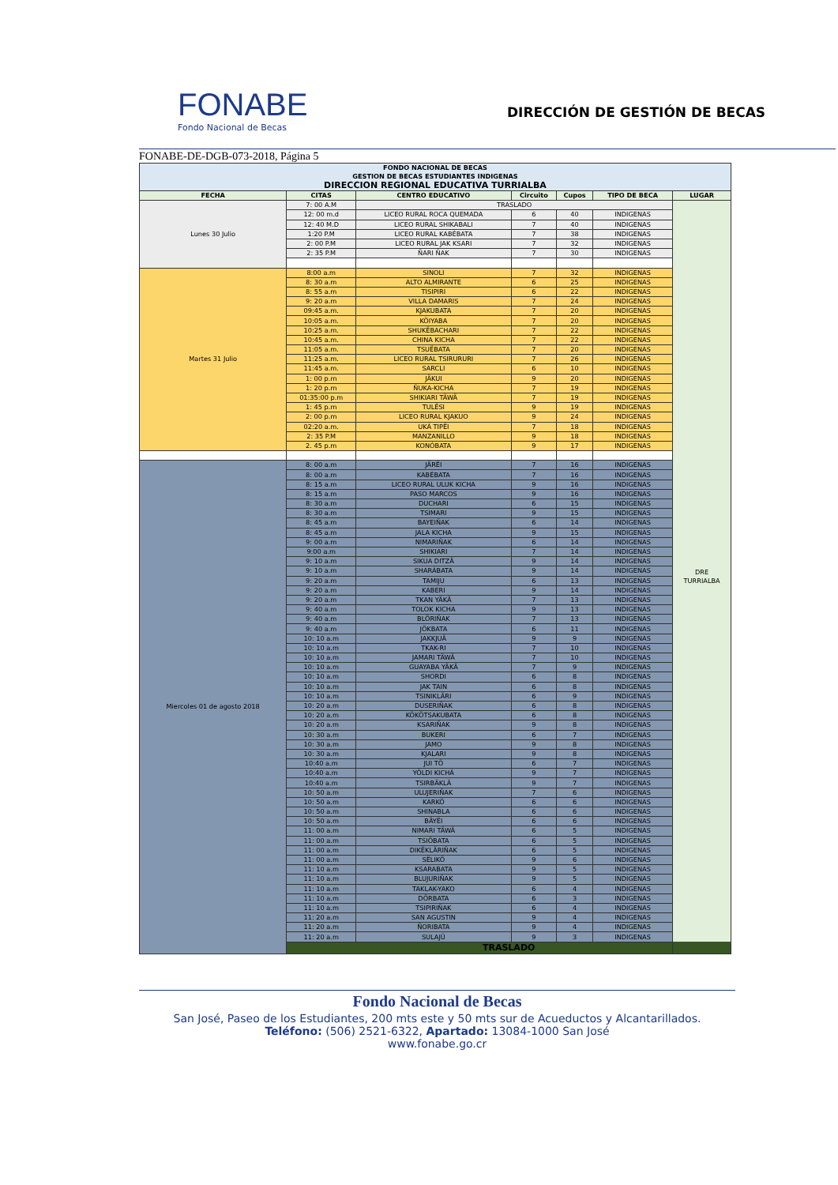FONABE
Fondo Nacional de Becas
DIRECCIÓN DE GESTIÓN DE BECAS
FONABE-DE-DGB-073-2018, Página 5
| FONDO NACIONAL DE BECAS GESTION DE BECAS ESTUDIANTES INDIGENAS DIRECCION REGIONAL EDUCATIVA TURRIALBA | | | | | | |
| FECHA | CITAS | CENTRO EDUCATIVO | Circuito | Cupos | TIPO DE BECA | LUGAR |
| Lunes 30 Julio | 7: 00 A.M | TRASLADO | | | | DRE TURRIALBA |
| | 12: 00 m.d | LICEO RURAL ROCA QUEMADA | 6 | 40 | INDIGENAS | |
| | 12: 40 M.D | LICEO RURAL SHIKABALI | 7 | 40 | INDIGENAS | |
| | 1:20 P.M | LICEO RURAL KABÉBATA | 7 | 38 | INDIGENAS | |
| | 2: 00 P.M | LICEO RURAL JAK KSARI | 7 | 32 | INDIGENAS | |
| | 2: 35 P.M | ÑARI ÑAK | 7 | 30 | INDIGENAS | |
| Martes 31 Julio | 8:00 a.m | SINOLI | 7 | 32 | INDIGENAS | |
| | 8: 30 a.m | ALTO ALMIRANTE | 6 | 25 | INDIGENAS | |
| | 8: 55 a.m | TISIPIRI | 6 | 22 | INDIGENAS | |
| | 9: 20 a.m | VILLA DAMARIS | 7 | 24 | INDIGENAS | |
| | 09:45 a.m. | KJAKUBATA | 7 | 20 | INDIGENAS | |
| | 10:05 a.m. | KÖIYABA | 7 | 20 | INDIGENAS | |
| | 10:25 a.m. | SHUKËBACHARI | 7 | 22 | INDIGENAS | |
| | 10:45 a.m. | CHINA KICHA | 7 | 22 | INDIGENAS | |
| | 11:05 a.m. | TSUËBATA | 7 | 20 | INDIGENAS | |
| | 11:25 a.m. | LICEO RURAL TSIRURURI | 7 | 26 | INDIGENAS | |
| | 11:45 a.m. | SARCLI | 6 | 10 | INDIGENAS | |
| | 1: 00 p.m | JÄKUI | 9 | 20 | INDIGENAS | |
| | 1: 20 p.m | ÑUKA-KICHA | 7 | 19 | INDIGENAS | |
| | 01:35:00 p.m | SHIKIARI TÄWÄ | 7 | 19 | INDIGENAS | |
| | 1: 45 p.m | TULËSI | 9 | 19 | INDIGENAS | |
| | 2: 00 p.m | LICEO RURAL KJAKUO | 9 | 24 | INDIGENAS | |
| | 02:20 a.m. | UKÁ TIPËI | 7 | 18 | INDIGENAS | |
| | 2: 35 P.M | MANZANILLO | 9 | 18 | INDIGENAS | |
| | 2. 45 p.m | KONÓBATA | 9 | 17 | INDIGENAS | |
| Miercoles 01 de agosto 2018 | 8: 00 a.m | JÄRËI | 7 | 16 | INDIGENAS | |
| | 8: 00 a.m | KABÉBATA | 7 | 16 | INDIGENAS | |
| | 8: 15 a.m | LICEO RURAL ULUK KICHA | 9 | 16 | INDIGENAS | |
| | 8: 15 a.m | PASO MARCOS | 9 | 16 | INDIGENAS | |
| | 8: 30 a.m | DUCHARI | 6 | 15 | INDIGENAS | |
| | 8: 30 a.m | TSIMARI | 9 | 15 | INDIGENAS | |
| | 8: 45 a.m | BAYEIÑAK | 6 | 14 | INDIGENAS | |
| | 8: 45 a.m | JALA KICHA | 9 | 15 | INDIGENAS | |
| | 9: 00 a.m | NIMARIÑAK | 6 | 14 | INDIGENAS | |
| | 9:00 a.m | SHIKIARI | 7 | 14 | INDIGENAS | |
| | 9: 10 a.m | SIKUA DITZÄ | 9 | 14 | INDIGENAS | |
| | 9: 10 a.m | SHARÁBATA | 9 | 14 | INDIGENAS | |
| | 9: 20 a.m | TAMIJU | 6 | 13 | INDIGENAS | |
| | 9: 20 a.m | KABERI | 9 | 14 | INDIGENAS | |
| | 9: 20 a.m | TKAN YÄKÄ | 7 | 13 | INDIGENAS | |
| | 9: 40 a.m | TOLOK KICHA | 9 | 13 | INDIGENAS | |
| | 9: 40 a.m | BLÖRIÑAK | 7 | 13 | INDIGENAS | |
| | 9: 40 a.m | JÖKBATA | 6 | 11 | INDIGENAS | |
| | 10: 10 a.m | JAKKJUÄ | 9 | 9 | INDIGENAS | |
| | 10: 10 a.m | TKAK-RI | 7 | 10 | INDIGENAS | |
| | 10: 10 a.m | JAMARI TÄWÄ | 7 | 10 | INDIGENAS | |
| | 10: 10 a.m | GUAYABA YÄKÄ | 7 | 9 | INDIGENAS | |
| | 10: 10 a.m | SHORDI | 6 | 8 | INDIGENAS | |
| | 10: 10 a.m | JAK TAIN | 6 | 8 | INDIGENAS | |
| | 10: 10 a.m | TSINIKLÄRI | 6 | 9 | INDIGENAS | |
| | 10: 20 a.m | DUSERIÑAK | 6 | 8 | INDIGENAS | |
| | 10: 20 a.m | KÖKÖTSAKUBATA | 6 | 8 | INDIGENAS | |
| | 10: 20 a.m | KSARIÑAK | 9 | 8 | INDIGENAS | |
| | 10: 30 a.m | BUKERI | 6 | 7 | INDIGENAS | |
| | 10: 30 a.m | JAMO | 9 | 8 | INDIGENAS | |
| | 10: 30 a.m | KJALARI | 9 | 8 | INDIGENAS | |
| | 10:40 a.m | JUI TÖ | 6 | 7 | INDIGENAS | |
| | 10:40 a.m | YÖLDI KICHÁ | 9 | 7 | INDIGENAS | |
| | 10:40 a.m | TSIRBÄKLÄ | 9 | 7 | INDIGENAS | |
| | 10: 50 a.m | ULUJERIÑAK | 7 | 6 | INDIGENAS | |
| | 10: 50 a.m | KARKÖ | 6 | 6 | INDIGENAS | |
| | 10: 50 a.m | SHINABLA | 6 | 6 | INDIGENAS | |
| | 10: 50 a.m | BÄYËI | 6 | 6 | INDIGENAS | |
| | 11: 00 a.m | NIMARI TÄWÄ | 6 | 5 | INDIGENAS | |
| | 11: 00 a.m | TSIÖBATA | 6 | 5 | INDIGENAS | |
| | 11: 00 a.m | DIKËKLÄRIÑAK | 6 | 5 | INDIGENAS | |
| | 11: 00 a.m | SËLIKÖ | 9 | 6 | INDIGENAS | |
| | 11: 10 a.m | KSARABATA | 9 | 5 | INDIGENAS | |
| | 11: 10 a.m | BLUJURIÑAK | 9 | 5 | INDIGENAS | |
| | 11: 10 a.m | TAKLAK-YAKO | 6 | 4 | INDIGENAS | |
| | 11: 10 a.m | DÖRBATA | 6 | 3 | INDIGENAS | |
| | 11: 10 a.m | TSIPIRIÑAK | 6 | 4 | INDIGENAS | |
| | 11: 20 a.m | SAN AGUSTIN | 9 | 4 | INDIGENAS | |
| | 11: 20 a.m | ÑORIBATA | 9 | 4 | INDIGENAS | |
| | 11: 20 a.m | SULAJÜ | 9 | 3 | INDIGENAS | |
| | TRASLADO | | | | | |
Fondo Nacional de Becas
San José, Paseo de los Estudiantes, 200 mts este y 50 mts sur de Acueductos y Alcantarillados.
Teléfono: (506) 2521-6322, Apartado: 13084-1000 San José
www.fonabe.go.cr